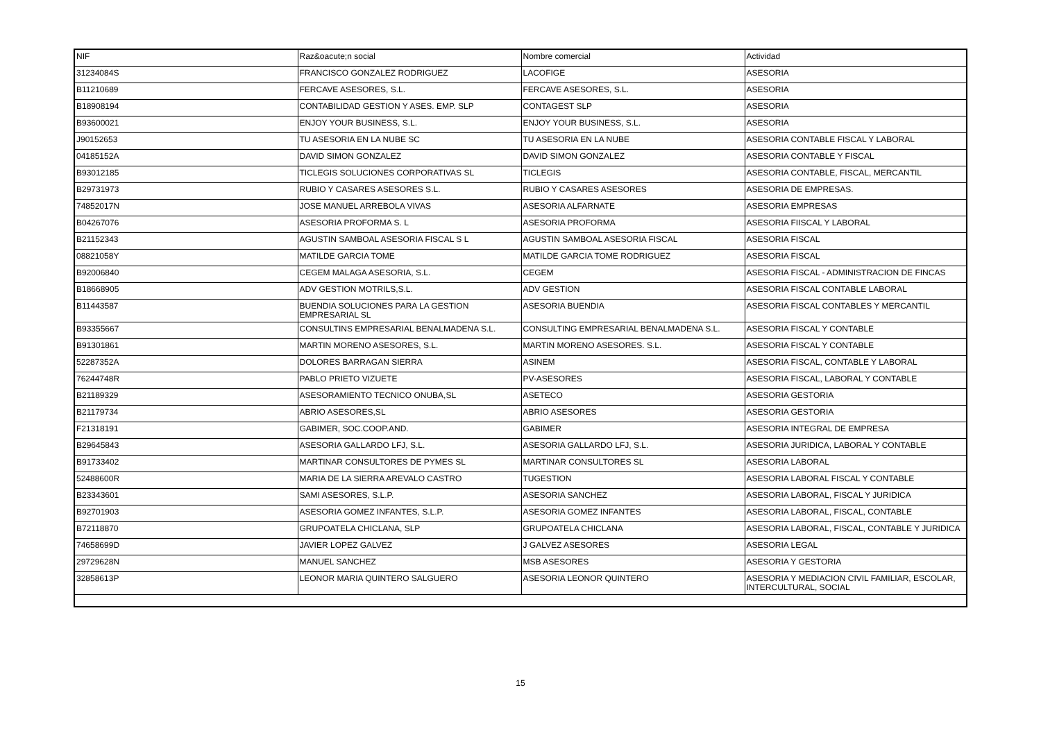| NIF | Raz&oacute;n social | Nombre comercial | Actividad |
| --- | --- | --- | --- |
| 31234084S | FRANCISCO GONZALEZ RODRIGUEZ | LACOFIGE | ASESORIA |
| B11210689 | FERCAVE ASESORES, S.L. | FERCAVE ASESORES, S.L. | ASESORIA |
| B18908194 | CONTABILIDAD GESTION Y ASES. EMP. SLP | CONTAGEST SLP | ASESORIA |
| B93600021 | ENJOY YOUR BUSINESS, S.L. | ENJOY YOUR BUSINESS, S.L. | ASESORIA |
| J90152653 | TU ASESORIA EN LA NUBE SC | TU ASESORIA EN LA NUBE | ASESORIA CONTABLE FISCAL Y LABORAL |
| 04185152A | DAVID SIMON GONZALEZ | DAVID SIMON GONZALEZ | ASESORIA CONTABLE Y FISCAL |
| B93012185 | TICLEGIS SOLUCIONES CORPORATIVAS SL | TICLEGIS | ASESORIA CONTABLE, FISCAL, MERCANTIL |
| B29731973 | RUBIO Y CASARES ASESORES S.L. | RUBIO Y CASARES ASESORES | ASESORIA DE EMPRESAS. |
| 74852017N | JOSE MANUEL ARREBOLA VIVAS | ASESORIA ALFARNATE | ASESORIA EMPRESAS |
| B04267076 | ASESORIA PROFORMA S. L | ASESORIA PROFORMA | ASESORIA FIISCAL Y LABORAL |
| B21152343 | AGUSTIN SAMBOAL ASESORIA FISCAL S L | AGUSTIN SAMBOAL ASESORIA FISCAL | ASESORIA FISCAL |
| 08821058Y | MATILDE GARCIA TOME | MATILDE GARCIA TOME RODRIGUEZ | ASESORIA FISCAL |
| B92006840 | CEGEM MALAGA ASESORIA, S.L. | CEGEM | ASESORIA FISCAL - ADMINISTRACION DE FINCAS |
| B18668905 | ADV GESTION MOTRILS,S.L. | ADV GESTION | ASESORIA FISCAL CONTABLE LABORAL |
| B11443587 | BUENDIA SOLUCIONES PARA LA GESTION EMPRESARIAL SL | ASESORIA BUENDIA | ASESORIA FISCAL CONTABLES Y MERCANTIL |
| B93355667 | CONSULTINS EMPRESARIAL BENALMADENA S.L. | CONSULTING EMPRESARIAL BENALMADENA S.L. | ASESORIA FISCAL Y CONTABLE |
| B91301861 | MARTIN MORENO ASESORES, S.L. | MARTIN MORENO ASESORES. S.L. | ASESORIA FISCAL Y CONTABLE |
| 52287352A | DOLORES BARRAGAN SIERRA | ASINEM | ASESORIA FISCAL, CONTABLE Y LABORAL |
| 76244748R | PABLO PRIETO VIZUETE | PV-ASESORES | ASESORIA FISCAL, LABORAL Y CONTABLE |
| B21189329 | ASESORAMIENTO TECNICO ONUBA,SL | ASETECO | ASESORIA GESTORIA |
| B21179734 | ABRIO ASESORES,SL | ABRIO ASESORES | ASESORIA GESTORIA |
| F21318191 | GABIMER, SOC.COOP.AND. | GABIMER | ASESORIA INTEGRAL DE EMPRESA |
| B29645843 | ASESORIA GALLARDO LFJ, S.L. | ASESORIA GALLARDO LFJ, S.L. | ASESORIA JURIDICA, LABORAL Y CONTABLE |
| B91733402 | MARTINAR CONSULTORES DE PYMES SL | MARTINAR CONSULTORES SL | ASESORIA LABORAL |
| 52488600R | MARIA DE LA SIERRA AREVALO CASTRO | TUGESTION | ASESORIA LABORAL FISCAL Y CONTABLE |
| B23343601 | SAMI ASESORES, S.L.P. | ASESORIA SANCHEZ | ASESORIA LABORAL, FISCAL Y JURIDICA |
| B92701903 | ASESORIA GOMEZ INFANTES, S.L.P. | ASESORIA GOMEZ INFANTES | ASESORIA LABORAL, FISCAL, CONTABLE |
| B72118870 | GRUPOATELA CHICLANA, SLP | GRUPOATELA CHICLANA | ASESORIA LABORAL, FISCAL, CONTABLE Y JURIDICA |
| 74658699D | JAVIER LOPEZ GALVEZ | J GALVEZ ASESORES | ASESORIA LEGAL |
| 29729628N | MANUEL SANCHEZ | MSB ASESORES | ASESORIA Y GESTORIA |
| 32858613P | LEONOR MARIA QUINTERO SALGUERO | ASESORIA LEONOR QUINTERO | ASESORIA Y MEDIACION CIVIL FAMILIAR, ESCOLAR, INTERCULTURAL, SOCIAL |
15